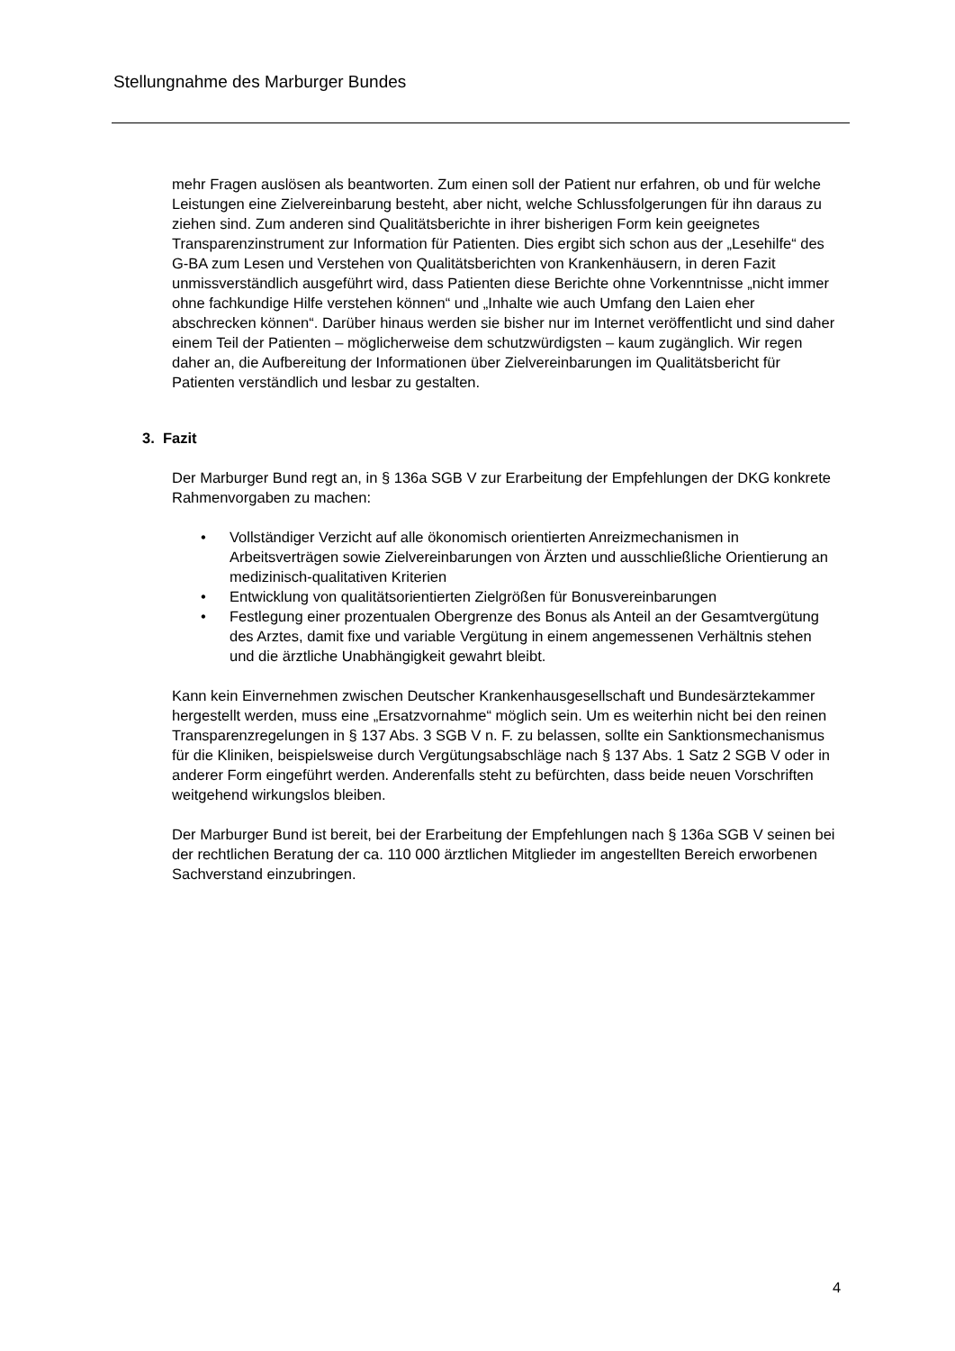Stellungnahme des Marburger Bundes
mehr Fragen auslösen als beantworten. Zum einen soll der Patient nur erfahren, ob und für welche Leistungen eine Zielvereinbarung besteht, aber nicht, welche Schlussfolgerungen für ihn daraus zu ziehen sind. Zum anderen sind Qualitäts­berichte in ihrer bisherigen Form kein geeignetes Transparenzinstrument zur Information für Patienten. Dies ergibt sich schon aus der „Lesehilfe“ des G-BA zum Lesen und Verstehen von Qualitätsberichten von Krankenhäusern, in deren Fazit unmissverständlich ausgeführt wird, dass Patienten diese Berichte ohne Vorkennt­nisse „nicht immer ohne fachkundige Hilfe verstehen können“ und „Inhalte wie auch Umfang den Laien eher abschrecken können“. Darüber hinaus werden sie bisher nur im Internet veröffentlicht und sind daher einem Teil der Patienten – möglicherweise dem schutzwürdigsten – kaum zugänglich. Wir regen daher an, die Aufbereitung der Informationen über Zielvereinbarungen im Qualitätsbericht für Patienten verständlich und lesbar zu gestalten.
3. Fazit
Der Marburger Bund regt an, in § 136a SGB V zur Erarbeitung der Empfehlungen der DKG konkrete Rahmenvorgaben zu machen:
• Vollständiger Verzicht auf alle ökonomisch orientierten Anreizmechanismen in Arbeitsverträgen sowie Zielvereinbarungen von Ärzten und ausschließliche Orientierung an medizinisch-qualitativen Kriterien
• Entwicklung von qualitätsorientierten Zielgrößen für Bonusvereinbarungen
• Festlegung einer prozentualen Obergrenze des Bonus als Anteil an der Gesamtvergütung des Arztes, damit fixe und variable Vergütung in einem angemessenen Verhältnis stehen und die ärztliche Unabhängigkeit gewahrt bleibt.
Kann kein Einvernehmen zwischen Deutscher Krankenhausgesellschaft und Bundes­ärztekammer hergestellt werden, muss eine „Ersatzvornahme“ möglich sein. Um es weiterhin nicht bei den reinen Transparenzregelungen in § 137 Abs. 3 SGB V n. F. zu belassen, sollte ein Sanktionsmechanismus für die Kliniken, beispielsweise durch Vergütungsabschläge nach § 137 Abs. 1 Satz 2 SGB V oder in anderer Form ein­geführt werden. Anderenfalls steht zu befürchten, dass beide neuen Vorschriften weitgehend wirkungslos bleiben.
Der Marburger Bund ist bereit, bei der Erarbeitung der Empfehlungen nach § 136a SGB V seinen bei der rechtlichen Beratung der ca. 110 000 ärztlichen Mitglieder im angestellten Bereich erworbenen Sachverstand einzubringen.
4